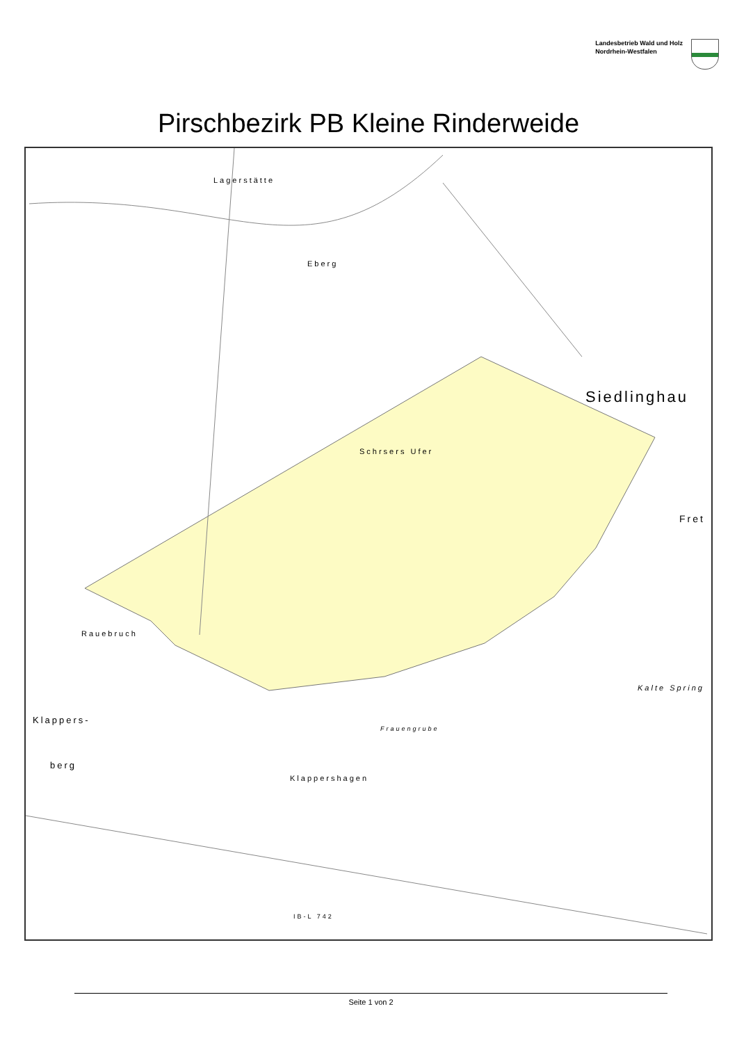Landesbetrieb Wald und Holz
Nordrhein-Westfalen
Pirschbezirk PB Kleine Rinderweide
Lagerstätte
Eberg
Siedlinghau
Schrsers Ufer
Fret
Rauebruch
Kalte Spring
Klappers-
Frauengrube
berg
Klappershagen
IB-L 742
Seite 1 von 2